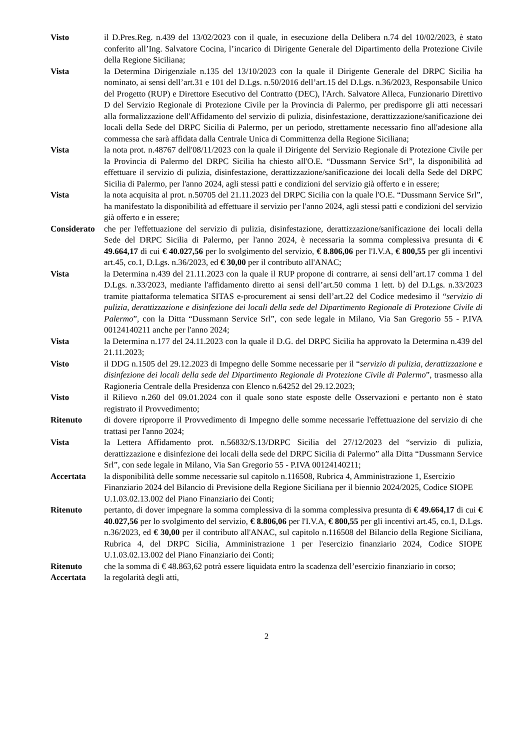Visto il D.Pres.Reg. n.439 del 13/02/2023 con il quale, in esecuzione della Delibera n.74 del 10/02/2023, è stato conferito all’Ing. Salvatore Cocina, l’incarico di Dirigente Generale del Dipartimento della Protezione Civile della Regione Siciliana;
Vista la Determina Dirigenziale n.135 del 13/10/2023 con la quale il Dirigente Generale del DRPC Sicilia ha nominato, ai sensi dell’art.31 e 101 del D.Lgs. n.50/2016 dell’art.15 del D.Lgs. n.36/2023, Responsabile Unico del Progetto (RUP) e Direttore Esecutivo del Contratto (DEC), l'Arch. Salvatore Alleca, Funzionario Direttivo D del Servizio Regionale di Protezione Civile per la Provincia di Palermo, per predisporre gli atti necessari alla formalizzazione dell'Affidamento del servizio di pulizia, disinfestazione, derattizzazione/sanificazione dei locali della Sede del DRPC Sicilia di Palermo, per un periodo, strettamente necessario fino all'adesione alla commessa che sarà affidata dalla Centrale Unica di Committenza della Regione Siciliana;
Vista la nota prot. n.48767 dell'08/11/2023 con la quale il Dirigente del Servizio Regionale di Protezione Civile per la Provincia di Palermo del DRPC Sicilia ha chiesto all'O.E. “Dussmann Service Srl”, la disponibilità ad effettuare il servizio di pulizia, disinfestazione, derattizzazione/sanificazione dei locali della Sede del DRPC Sicilia di Palermo, per l'anno 2024, agli stessi patti e condizioni del servizio già offerto e in essere;
Vista la nota acquisita al prot. n.50705 del 21.11.2023 del DRPC Sicilia con la quale l'O.E. “Dussmann Service Srl”, ha manifestato la disponibilità ad effettuare il servizio per l'anno 2024, agli stessi patti e condizioni del servizio già offerto e in essere;
Considerato
che per l'effettuazione del servizio di pulizia, disinfestazione, derattizzazione/sanificazione dei locali della Sede del DRPC Sicilia di Palermo, per l'anno 2024, è necessaria la somma complessiva presunta di € 49.664,17 di cui € 40.027,56 per lo svolgimento del servizio, € 8.806,06 per l'I.V.A, € 800,55 per gli incentivi art.45, co.1, D.Lgs. n.36/2023, ed € 30,00 per il contributo all'ANAC;
Vista la Determina n.439 del 21.11.2023 con la quale il RUP propone di contrarre, ai sensi dell’art.17 comma 1 del D.Lgs. n.33/2023, mediante l'affidamento diretto ai sensi dell’art.50 comma 1 lett. b) del D.Lgs. n.33/2023 tramite piattaforma telematica SITAS e-procurement ai sensi dell’art.22 del Codice medesimo il “servizio di pulizia, derattizzazione e disinfezione dei locali della sede del Dipartimento Regionale di Protezione Civile di Palermo”, con la Ditta “Dussmann Service Srl”, con sede legale in Milano, Via San Gregorio 55 - P.IVA 00124140211 anche per l'anno 2024;
Vista la Determina n.177 del 24.11.2023 con la quale il D.G. del DRPC Sicilia ha approvato la Determina n.439 del 21.11.2023;
Visto il DDG n.1505 del 29.12.2023 di Impegno delle Somme necessarie per il “servizio di pulizia, derattizzazione e disinfezione dei locali della sede del Dipartimento Regionale di Protezione Civile di Palermo”, trasmesso alla Ragioneria Centrale della Presidenza con Elenco n.64252 del 29.12.2023;
Visto il Rilievo n.260 del 09.01.2024 con il quale sono state esposte delle Osservazioni e pertanto non è stato registrato il Provvedimento;
Ritenuto di dovere riproporre il Provvedimento di Impegno delle somme necessarie l'effettuazione del servizio di che trattasi per l'anno 2024;
Vista la Lettera Affidamento prot. n.56832/S.13/DRPC Sicilia del 27/12/2023 del “servizio di pulizia, derattizzazione e disinfezione dei locali della sede del DRPC Sicilia di Palermo” alla Ditta “Dussmann Service Srl”, con sede legale in Milano, Via San Gregorio 55 - P.IVA 00124140211;
Accertata la disponibilità delle somme necessarie sul capitolo n.116508, Rubrica 4, Amministrazione 1, Esercizio Finanziario 2024 del Bilancio di Previsione della Regione Siciliana per il biennio 2024/2025, Codice SIOPE U.1.03.02.13.002 del Piano Finanziario dei Conti;
Ritenuto pertanto, di dover impegnare la somma complessiva di la somma complessiva presunta di € 49.664,17 di cui € 40.027,56 per lo svolgimento del servizio, € 8.806,06 per l'I.V.A, € 800,55 per gli incentivi art.45, co.1, D.Lgs. n.36/2023, ed € 30,00 per il contributo all'ANAC, sul capitolo n.116508 del Bilancio della Regione Siciliana, Rubrica 4, del DRPC Sicilia, Amministrazione 1 per l'esercizio finanziario 2024, Codice SIOPE U.1.03.02.13.002 del Piano Finanziario dei Conti;
Ritenuto che la somma di € 48.863,62 potrà essere liquidata entro la scadenza dell’esercizio finanziario in corso;
Accertata la regolarità degli atti,
2